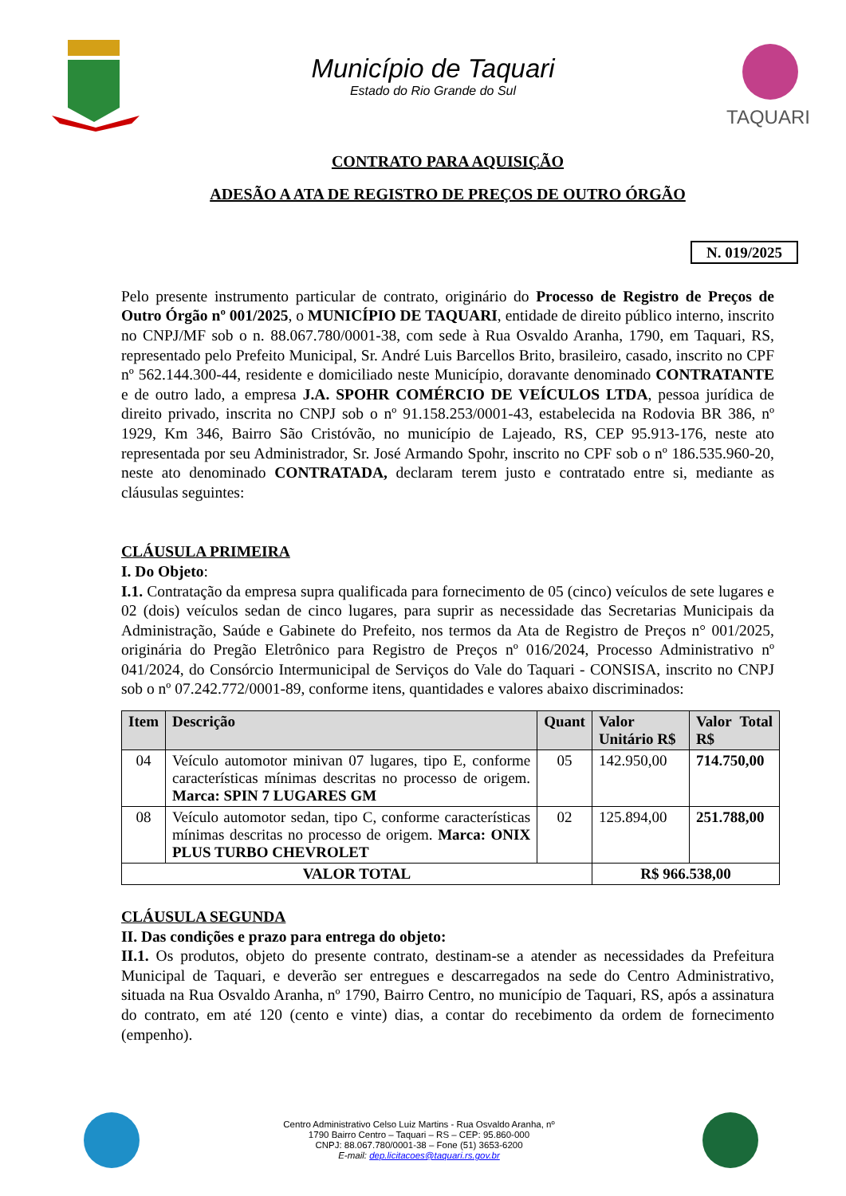Município de Taquari
Estado do Rio Grande do Sul
TAQUARI
CONTRATO PARA AQUISIÇÃO
ADESÃO A ATA DE REGISTRO DE PREÇOS DE OUTRO ÓRGÃO
N. 019/2025
Pelo presente instrumento particular de contrato, originário do Processo de Registro de Preços de Outro Órgão nº 001/2025, o MUNICÍPIO DE TAQUARI, entidade de direito público interno, inscrito no CNPJ/MF sob o n. 88.067.780/0001-38, com sede à Rua Osvaldo Aranha, 1790, em Taquari, RS, representado pelo Prefeito Municipal, Sr. André Luis Barcellos Brito, brasileiro, casado, inscrito no CPF nº 562.144.300-44, residente e domiciliado neste Município, doravante denominado CONTRATANTE e de outro lado, a empresa J.A. SPOHR COMÉRCIO DE VEÍCULOS LTDA, pessoa jurídica de direito privado, inscrita no CNPJ sob o nº 91.158.253/0001-43, estabelecida na Rodovia BR 386, nº 1929, Km 346, Bairro São Cristóvão, no município de Lajeado, RS, CEP 95.913-176, neste ato representada por seu Administrador, Sr. José Armando Spohr, inscrito no CPF sob o nº 186.535.960-20, neste ato denominado CONTRATADA, declaram terem justo e contratado entre si, mediante as cláusulas seguintes:
CLÁUSULA PRIMEIRA
I. Do Objeto:
I.1. Contratação da empresa supra qualificada para fornecimento de 05 (cinco) veículos de sete lugares e 02 (dois) veículos sedan de cinco lugares, para suprir as necessidade das Secretarias Municipais da Administração, Saúde e Gabinete do Prefeito, nos termos da Ata de Registro de Preços n° 001/2025, originária do Pregão Eletrônico para Registro de Preços nº 016/2024, Processo Administrativo nº 041/2024, do Consórcio Intermunicipal de Serviços do Vale do Taquari - CONSISA, inscrito no CNPJ sob o nº 07.242.772/0001-89, conforme itens, quantidades e valores abaixo discriminados:
| Item | Descrição | Quant | Valor Unitário R$ | Valor Total R$ |
| --- | --- | --- | --- | --- |
| 04 | Veículo automotor minivan 07 lugares, tipo E, conforme características mínimas descritas no processo de origem. Marca: SPIN 7 LUGARES GM | 05 | 142.950,00 | 714.750,00 |
| 08 | Veículo automotor sedan, tipo C, conforme características mínimas descritas no processo de origem. Marca: ONIX PLUS TURBO CHEVROLET | 02 | 125.894,00 | 251.788,00 |
| VALOR TOTAL | | | R$ 966.538,00 | |
CLÁUSULA SEGUNDA
II. Das condições e prazo para entrega do objeto:
II.1. Os produtos, objeto do presente contrato, destinam-se a atender as necessidades da Prefeitura Municipal de Taquari, e deverão ser entregues e descarregados na sede do Centro Administrativo, situada na Rua Osvaldo Aranha, nº 1790, Bairro Centro, no município de Taquari, RS, após a assinatura do contrato, em até 120 (cento e vinte) dias, a contar do recebimento da ordem de fornecimento (empenho).
Centro Administrativo Celso Luiz Martins - Rua Osvaldo Aranha, nº
1790 Bairro Centro – Taquari – RS – CEP: 95.860-000
CNPJ: 88.067.780/0001-38 – Fone (51) 3653-6200
E-mail: dep.licitacoes@taquari.rs.gov.br